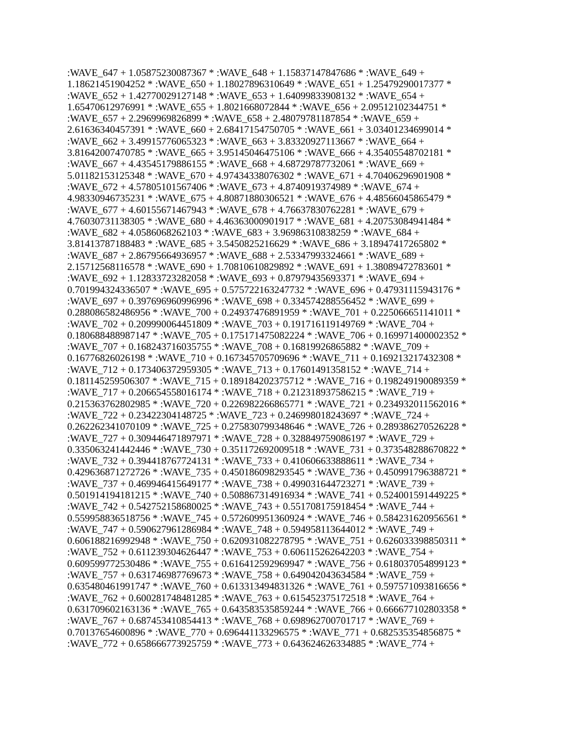:WAVE_647 + 1.05875230087367 * :WAVE_648 + 1.15837147847686 * :WAVE_649 +
1.18621451904252 * :WAVE_650 + 1.18027896310649 * :WAVE_651 + 1.25479290017377 *
:WAVE_652 + 1.42770029127148 * :WAVE_653 + 1.64099833908132 * :WAVE_654 +
1.65470612976991 * :WAVE_655 + 1.8021668072844 * :WAVE_656 + 2.09512102344751 *
:WAVE_657 + 2.2969969826899 * :WAVE_658 + 2.48079781187854 * :WAVE_659 +
2.61636340457391 * :WAVE_660 + 2.68417154750705 * :WAVE_661 + 3.03401234699014 *
:WAVE_662 + 3.49915776065323 * :WAVE_663 + 3.83320927113667 * :WAVE_664 +
3.81642007470785 * :WAVE_665 + 3.95145046475106 * :WAVE_666 + 4.35405548702181 *
:WAVE_667 + 4.43545179886155 * :WAVE_668 + 4.68729787732061 * :WAVE_669 +
5.01182153125348 * :WAVE_670 + 4.97434338076302 * :WAVE_671 + 4.70406296901908 *
:WAVE_672 + 4.57805101567406 * :WAVE_673 + 4.8740919374989 * :WAVE_674 +
4.98330946735231 * :WAVE_675 + 4.80871880306521 * :WAVE_676 + 4.48566045865479 *
:WAVE_677 + 4.60155671467943 * :WAVE_678 + 4.76637830762281 * :WAVE_679 +
4.76030731138305 * :WAVE_680 + 4.46363000901917 * :WAVE_681 + 4.20753084941484 *
:WAVE_682 + 4.0586068262103 * :WAVE_683 + 3.96986310838259 * :WAVE_684 +
3.81413787188483 * :WAVE_685 + 3.5450825216629 * :WAVE_686 + 3.18947417265802 *
:WAVE_687 + 2.86795664936957 * :WAVE_688 + 2.53347993324661 * :WAVE_689 +
2.15712568116578 * :WAVE_690 + 1.70810610829892 * :WAVE_691 + 1.38089472783601 *
:WAVE_692 + 1.12833723282058 * :WAVE_693 + 0.87979435693371 * :WAVE_694 +
0.701994324336507 * :WAVE_695 + 0.575722163247732 * :WAVE_696 + 0.47931115943176 *
:WAVE_697 + 0.397696960996996 * :WAVE_698 + 0.334574288556452 * :WAVE_699 +
0.288086582486956 * :WAVE_700 + 0.24937476891959 * :WAVE_701 + 0.225066651141011 *
:WAVE_702 + 0.209990064451809 * :WAVE_703 + 0.191716119149769 * :WAVE_704 +
0.180688488987147 * :WAVE_705 + 0.175171475082224 * :WAVE_706 + 0.169971400002352 *
:WAVE_707 + 0.168243716035755 * :WAVE_708 + 0.16819926865882 * :WAVE_709 +
0.16776826026198 * :WAVE_710 + 0.167345705709696 * :WAVE_711 + 0.169213217432308 *
:WAVE_712 + 0.173406372959305 * :WAVE_713 + 0.17601491358152 * :WAVE_714 +
0.181145259506307 * :WAVE_715 + 0.189184202375712 * :WAVE_716 + 0.198249190089359 *
:WAVE_717 + 0.206654558016174 * :WAVE_718 + 0.212318937586215 * :WAVE_719 +
0.215363762802985 * :WAVE_720 + 0.226982266865771 * :WAVE_721 + 0.234932011562016 *
:WAVE_722 + 0.23422304148725 * :WAVE_723 + 0.246998018243697 * :WAVE_724 +
0.262262341070109 * :WAVE_725 + 0.275830799348646 * :WAVE_726 + 0.289386270526228 *
:WAVE_727 + 0.309446471897971 * :WAVE_728 + 0.328849759086197 * :WAVE_729 +
0.335063241442446 * :WAVE_730 + 0.351172692009518 * :WAVE_731 + 0.373548288670822 *
:WAVE_732 + 0.394418767724131 * :WAVE_733 + 0.410606633888611 * :WAVE_734 +
0.429636871272726 * :WAVE_735 + 0.450186098293545 * :WAVE_736 + 0.450991796388721 *
:WAVE_737 + 0.469946415649177 * :WAVE_738 + 0.499031644723271 * :WAVE_739 +
0.501914194181215 * :WAVE_740 + 0.508867314916934 * :WAVE_741 + 0.524001591449225 *
:WAVE_742 + 0.542752158680025 * :WAVE_743 + 0.551708175918454 * :WAVE_744 +
0.559958836518756 * :WAVE_745 + 0.572609951360924 * :WAVE_746 + 0.584231620956561 *
:WAVE_747 + 0.590627961286984 * :WAVE_748 + 0.594958113644012 * :WAVE_749 +
0.606188216992948 * :WAVE_750 + 0.620931082278795 * :WAVE_751 + 0.626033398850311 *
:WAVE_752 + 0.611239304626447 * :WAVE_753 + 0.606115262642203 * :WAVE_754 +
0.609599772530486 * :WAVE_755 + 0.616412592969947 * :WAVE_756 + 0.618037054899123 *
:WAVE_757 + 0.631746987769673 * :WAVE_758 + 0.649042043634584 * :WAVE_759 +
0.635480461991747 * :WAVE_760 + 0.613313494831326 * :WAVE_761 + 0.597571093816656 *
:WAVE_762 + 0.600281748481285 * :WAVE_763 + 0.615452375172518 * :WAVE_764 +
0.631709602163136 * :WAVE_765 + 0.643583535859244 * :WAVE_766 + 0.666677102803358 *
:WAVE_767 + 0.687453410854413 * :WAVE_768 + 0.698962700701717 * :WAVE_769 +
0.70137654600896 * :WAVE_770 + 0.696441133296575 * :WAVE_771 + 0.682535354856875 *
:WAVE_772 + 0.658666773925759 * :WAVE_773 + 0.643624626334885 * :WAVE_774 +